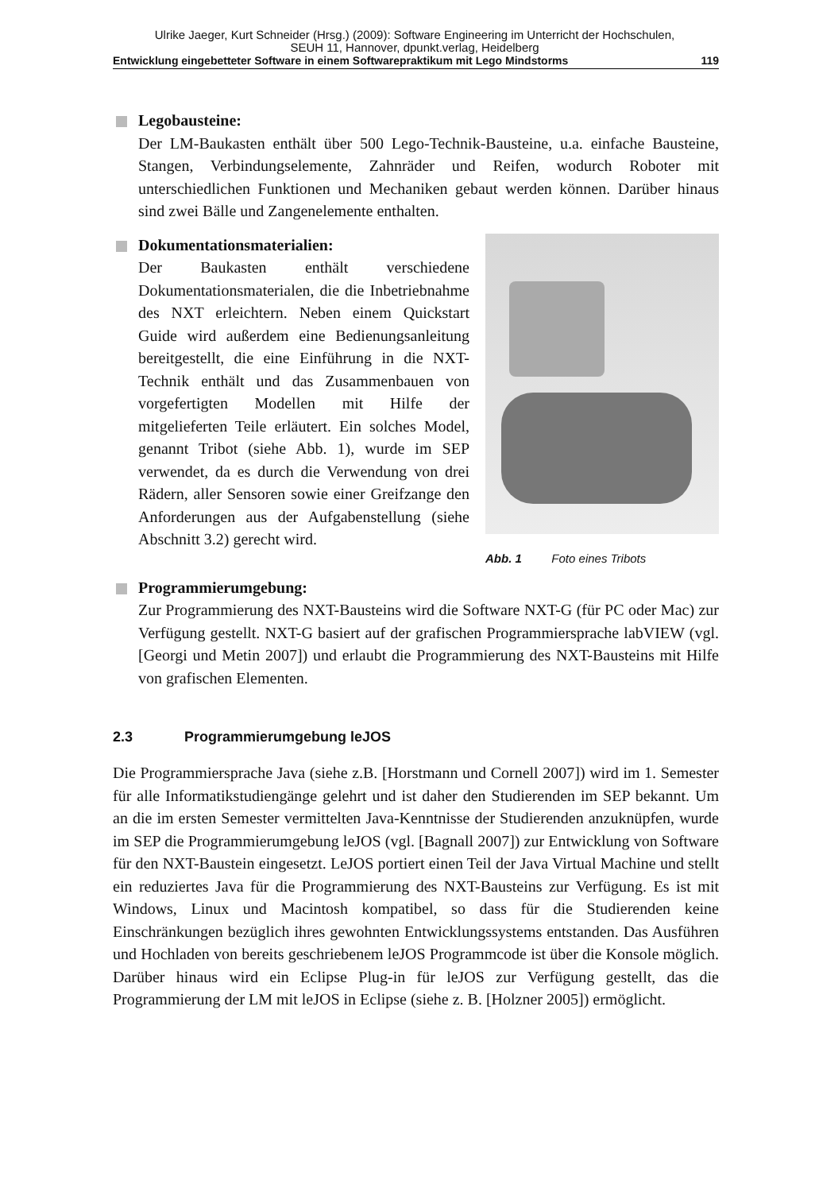Ulrike Jaeger, Kurt Schneider (Hrsg.) (2009): Software Engineering im Unterricht der Hochschulen,
SEUH 11, Hannover, dpunkt.verlag, Heidelberg
Entwicklung eingebetteter Software in einem Softwarepraktikum mit Lego Mindstorms 119
Legobausteine:
Der LM-Baukasten enthält über 500 Lego-Technik-Bausteine, u.a. einfache Bausteine, Stangen, Verbindungselemente, Zahnräder und Reifen, wodurch Roboter mit unterschiedlichen Funktionen und Mechaniken gebaut werden können. Darüber hinaus sind zwei Bälle und Zangenelemente enthalten.
Dokumentationsmaterialien:
Der Baukasten enthält verschiedene Dokumentationsmaterialen, die die Inbetriebnahme des NXT erleichtern. Neben einem Quickstart Guide wird außerdem eine Bedienungsanleitung bereitgestellt, die eine Einführung in die NXT-Technik enthält und das Zusammenbauen von vorgefertigten Modellen mit Hilfe der mitgelieferten Teile erläutert. Ein solches Model, genannt Tribot (siehe Abb. 1), wurde im SEP verwendet, da es durch die Verwendung von drei Rädern, aller Sensoren sowie einer Greifzange den Anforderungen aus der Aufgabenstellung (siehe Abschnitt 3.2) gerecht wird.
Abb. 1 Foto eines Tribots
Programmierumgebung:
Zur Programmierung des NXT-Bausteins wird die Software NXT-G (für PC oder Mac) zur Verfügung gestellt. NXT-G basiert auf der grafischen Programmiersprache labVIEW (vgl. [Georgi und Metin 2007]) und erlaubt die Programmierung des NXT-Bausteins mit Hilfe von grafischen Elementen.
2.3 Programmierumgebung leJOS
Die Programmiersprache Java (siehe z.B. [Horstmann und Cornell 2007]) wird im 1. Semester für alle Informatikstudiengänge gelehrt und ist daher den Studierenden im SEP bekannt. Um an die im ersten Semester vermittelten Java-Kenntnisse der Studierenden anzuknüpfen, wurde im SEP die Programmierumgebung leJOS (vgl. [Bagnall 2007]) zur Entwicklung von Software für den NXT-Baustein eingesetzt. LeJOS portiert einen Teil der Java Virtual Machine und stellt ein reduziertes Java für die Programmierung des NXT-Bausteins zur Verfügung. Es ist mit Windows, Linux und Macintosh kompatibel, so dass für die Studierenden keine Einschränkungen bezüglich ihres gewohnten Entwicklungssystems entstanden. Das Ausführen und Hochladen von bereits geschriebenem leJOS Programmcode ist über die Konsole möglich. Darüber hinaus wird ein Eclipse Plug-in für leJOS zur Verfügung gestellt, das die Programmierung der LM mit leJOS in Eclipse (siehe z. B. [Holzner 2005]) ermöglicht.